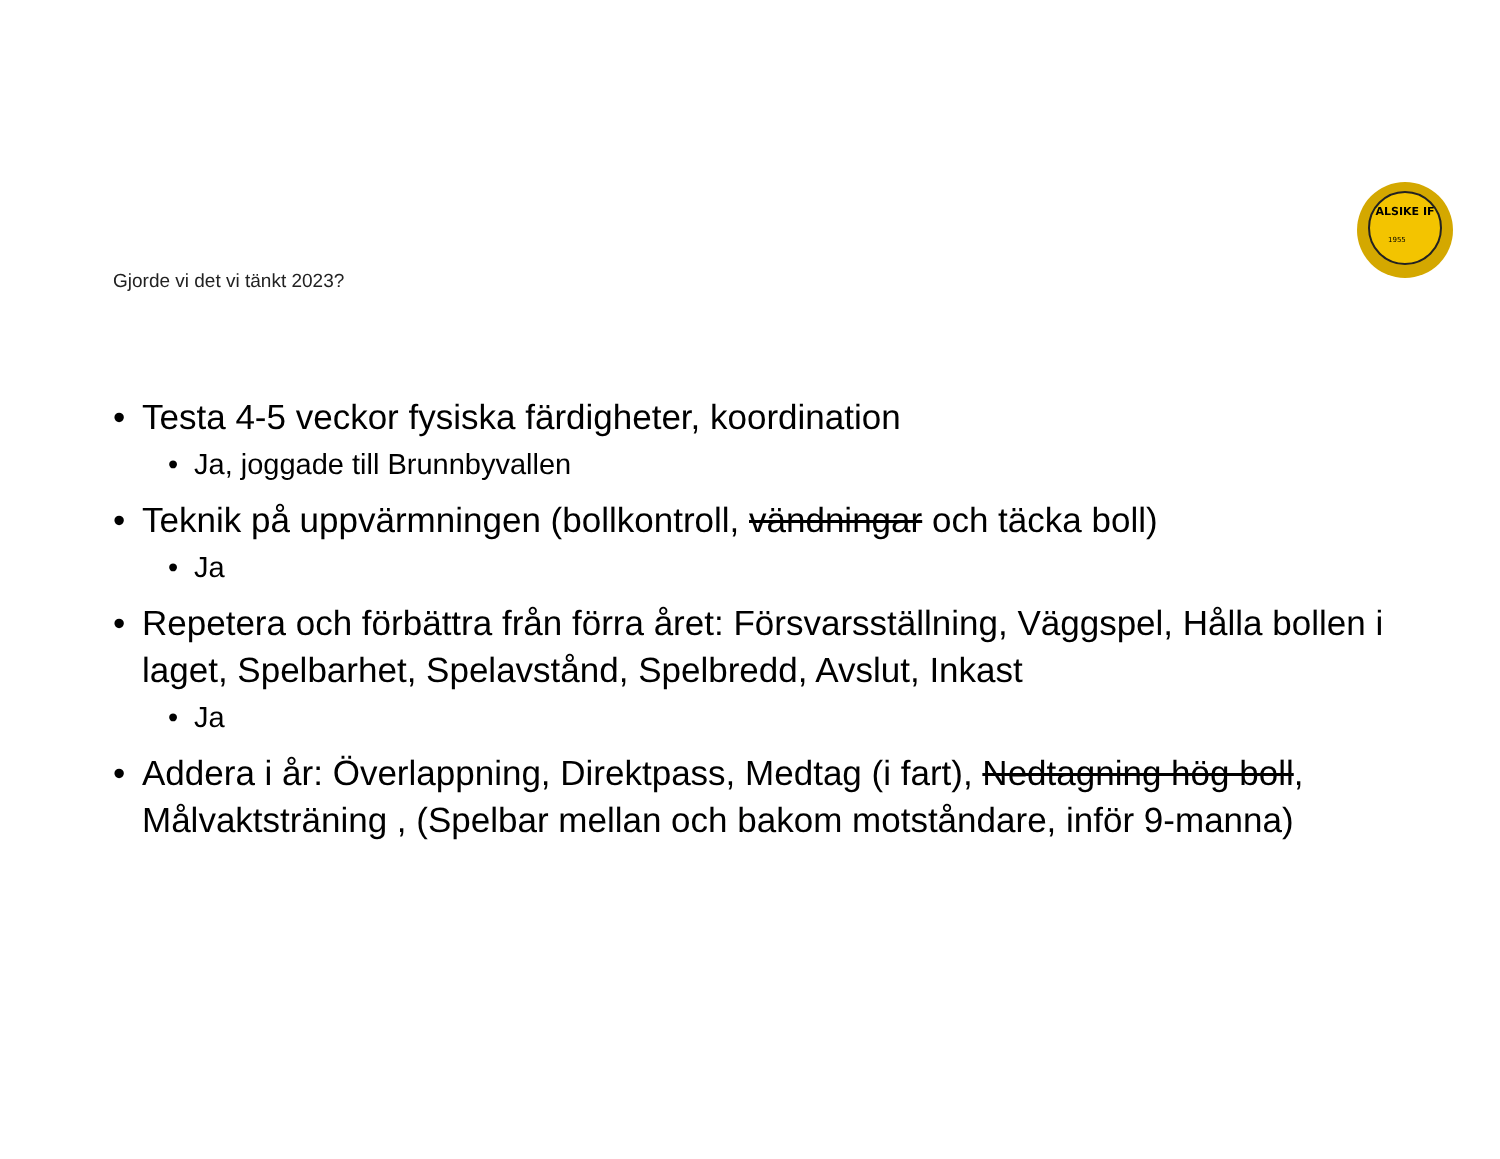ALSIKE IF
1955
Gjorde vi det vi tänkt 2023?
• Testa 4-5 veckor fysiska färdigheter, koordination
• Ja, joggade till Brunnbyvallen
• Teknik på uppvärmningen (bollkontroll, vändningar och täcka boll)
• Ja
• Repetera och förbättra från förra året: Försvarsställning, Väggspel, Hålla bollen i laget, Spelbarhet, Spelavstånd, Spelbredd, Avslut, Inkast
• Ja
• Addera i år: Överlappning, Direktpass, Medtag (i fart), Nedtagning hög boll, Målvaktsträning , (Spelbar mellan och bakom motståndare, inför 9-manna)